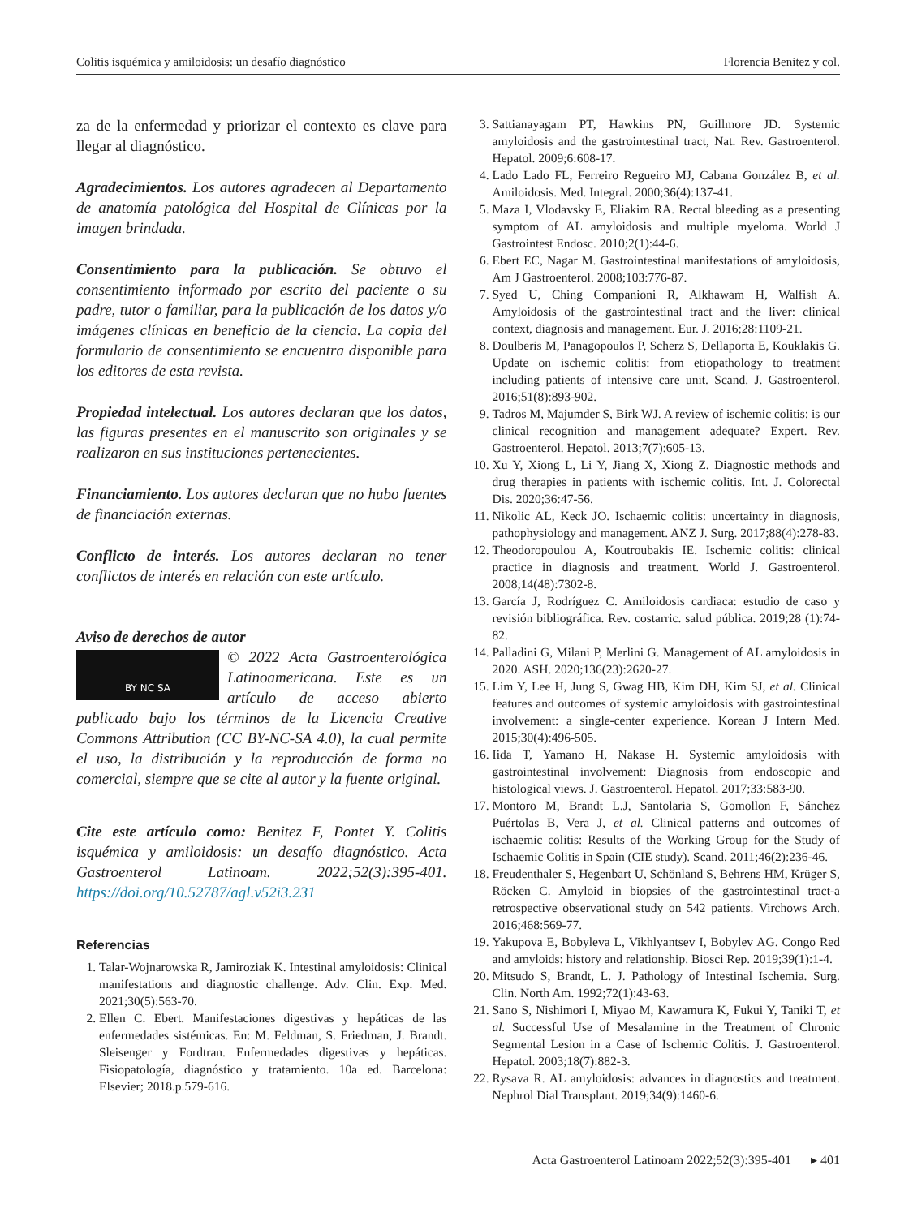Colitis isquémica y amiloidosis: un desafío diagnóstico Florencia Benitez y col.
za de la enfermedad y priorizar el contexto es clave para llegar al diagnóstico.
Agradecimientos. Los autores agradecen al Departamento de anatomía patológica del Hospital de Clínicas por la imagen brindada.
Consentimiento para la publicación. Se obtuvo el consentimiento informado por escrito del paciente o su padre, tutor o familiar, para la publicación de los datos y/o imágenes clínicas en beneficio de la ciencia. La copia del formulario de consentimiento se encuentra disponible para los editores de esta revista.
Propiedad intelectual. Los autores declaran que los datos, las figuras presentes en el manuscrito son originales y se realizaron en sus instituciones pertenecientes.
Financiamiento. Los autores declaran que no hubo fuentes de financiación externas.
Conflicto de interés. Los autores declaran no tener conflictos de interés en relación con este artículo.
Aviso de derechos de autor
BY NC SA
© 2022 Acta Gastroenterológica Latinoamericana. Este es un artículo de acceso abierto publicado bajo los términos de la Licencia Creative Commons Attribution (CC BY-NC-SA 4.0), la cual permite el uso, la distribución y la reproducción de forma no comercial, siempre que se cite al autor y la fuente original.
Cite este artículo como: Benitez F, Pontet Y. Colitis isquémica y amiloidosis: un desafío diagnóstico. Acta Gastroenterol Latinoam. 2022;52(3):395-401. https://doi.org/10.52787/agl.v52i3.231
Referencias
1. Talar-Wojnarowska R, Jamiroziak K. Intestinal amyloidosis: Clinical manifestations and diagnostic challenge. Adv. Clin. Exp. Med. 2021;30(5):563-70.
2. Ellen C. Ebert. Manifestaciones digestivas y hepáticas de las enfermedades sistémicas. En: M. Feldman, S. Friedman, J. Brandt. Sleisenger y Fordtran. Enfermedades digestivas y hepáticas. Fisiopatología, diagnóstico y tratamiento. 10a ed. Barcelona: Elsevier; 2018.p.579-616.
3. Sattianayagam PT, Hawkins PN, Guillmore JD. Systemic amyloidosis and the gastrointestinal tract, Nat. Rev. Gastroenterol. Hepatol. 2009;6:608-17.
4. Lado Lado FL, Ferreiro Regueiro MJ, Cabana González B, et al. Amiloidosis. Med. Integral. 2000;36(4):137-41.
5. Maza I, Vlodavsky E, Eliakim RA. Rectal bleeding as a presenting symptom of AL amyloidosis and multiple myeloma. World J Gastrointest Endosc. 2010;2(1):44-6.
6. Ebert EC, Nagar M. Gastrointestinal manifestations of amyloidosis, Am J Gastroenterol. 2008;103:776-87.
7. Syed U, Ching Companioni R, Alkhawam H, Walfish A. Amyloidosis of the gastrointestinal tract and the liver: clinical context, diagnosis and management. Eur. J. 2016;28:1109-21.
8. Doulberis M, Panagopoulos P, Scherz S, Dellaporta E, Kouklakis G. Update on ischemic colitis: from etiopathology to treatment including patients of intensive care unit. Scand. J. Gastroenterol. 2016;51(8):893-902.
9. Tadros M, Majumder S, Birk WJ. A review of ischemic colitis: is our clinical recognition and management adequate? Expert. Rev. Gastroenterol. Hepatol. 2013;7(7):605-13.
10. Xu Y, Xiong L, Li Y, Jiang X, Xiong Z. Diagnostic methods and drug therapies in patients with ischemic colitis. Int. J. Colorectal Dis. 2020;36:47-56.
11. Nikolic AL, Keck JO. Ischaemic colitis: uncertainty in diagnosis, pathophysiology and management. ANZ J. Surg. 2017;88(4):278-83.
12. Theodoropoulou A, Koutroubakis IE. Ischemic colitis: clinical practice in diagnosis and treatment. World J. Gastroenterol. 2008;14(48):7302-8.
13. García J, Rodríguez C. Amiloidosis cardiaca: estudio de caso y revisión bibliográfica. Rev. costarric. salud pública. 2019;28 (1):74-82.
14. Palladini G, Milani P, Merlini G. Management of AL amyloidosis in 2020. ASH. 2020;136(23):2620-27.
15. Lim Y, Lee H, Jung S, Gwag HB, Kim DH, Kim SJ, et al. Clinical features and outcomes of systemic amyloidosis with gastrointestinal involvement: a single-center experience. Korean J Intern Med. 2015;30(4):496-505.
16. Iida T, Yamano H, Nakase H. Systemic amyloidosis with gastrointestinal involvement: Diagnosis from endoscopic and histological views. J. Gastroenterol. Hepatol. 2017;33:583-90.
17. Montoro M, Brandt L.J, Santolaria S, Gomollon F, Sánchez Puértolas B, Vera J, et al. Clinical patterns and outcomes of ischaemic colitis: Results of the Working Group for the Study of Ischaemic Colitis in Spain (CIE study). Scand. 2011;46(2):236-46.
18. Freudenthaler S, Hegenbart U, Schönland S, Behrens HM, Krüger S, Röcken C. Amyloid in biopsies of the gastrointestinal tract-a retrospective observational study on 542 patients. Virchows Arch. 2016;468:569-77.
19. Yakupova E, Bobyleva L, Vikhlyantsev I, Bobylev AG. Congo Red and amyloids: history and relationship. Biosci Rep. 2019;39(1):1-4.
20. Mitsudo S, Brandt, L. J. Pathology of Intestinal Ischemia. Surg. Clin. North Am. 1992;72(1):43-63.
21. Sano S, Nishimori I, Miyao M, Kawamura K, Fukui Y, Taniki T, et al. Successful Use of Mesalamine in the Treatment of Chronic Segmental Lesion in a Case of Ischemic Colitis. J. Gastroenterol. Hepatol. 2003;18(7):882-3.
22. Rysava R. AL amyloidosis: advances in diagnostics and treatment. Nephrol Dial Transplant. 2019;34(9):1460-6.
Acta Gastroenterol Latinoam 2022;52(3):395-401 ▸ 401